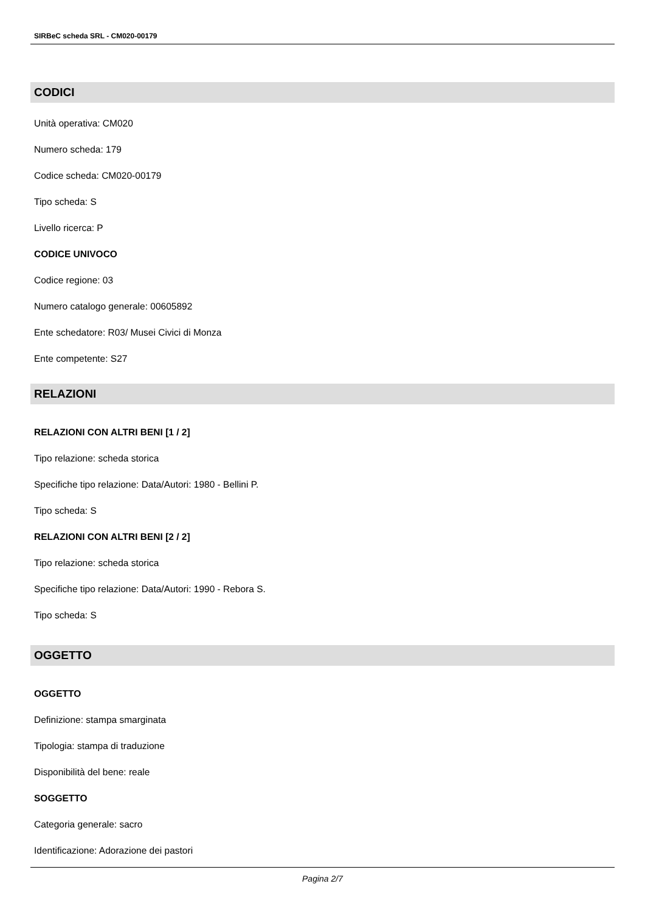SIRBeC scheda SRL - CM020-00179
CODICI
Unità operativa: CM020
Numero scheda: 179
Codice scheda: CM020-00179
Tipo scheda: S
Livello ricerca: P
CODICE UNIVOCO
Codice regione: 03
Numero catalogo generale: 00605892
Ente schedatore: R03/ Musei Civici di Monza
Ente competente: S27
RELAZIONI
RELAZIONI CON ALTRI BENI [1 / 2]
Tipo relazione: scheda storica
Specifiche tipo relazione: Data/Autori: 1980 - Bellini P.
Tipo scheda: S
RELAZIONI CON ALTRI BENI [2 / 2]
Tipo relazione: scheda storica
Specifiche tipo relazione: Data/Autori: 1990 - Rebora S.
Tipo scheda: S
OGGETTO
OGGETTO
Definizione: stampa smarginata
Tipologia: stampa di traduzione
Disponibilità del bene: reale
SOGGETTO
Categoria generale: sacro
Identificazione: Adorazione dei pastori
Pagina 2/7